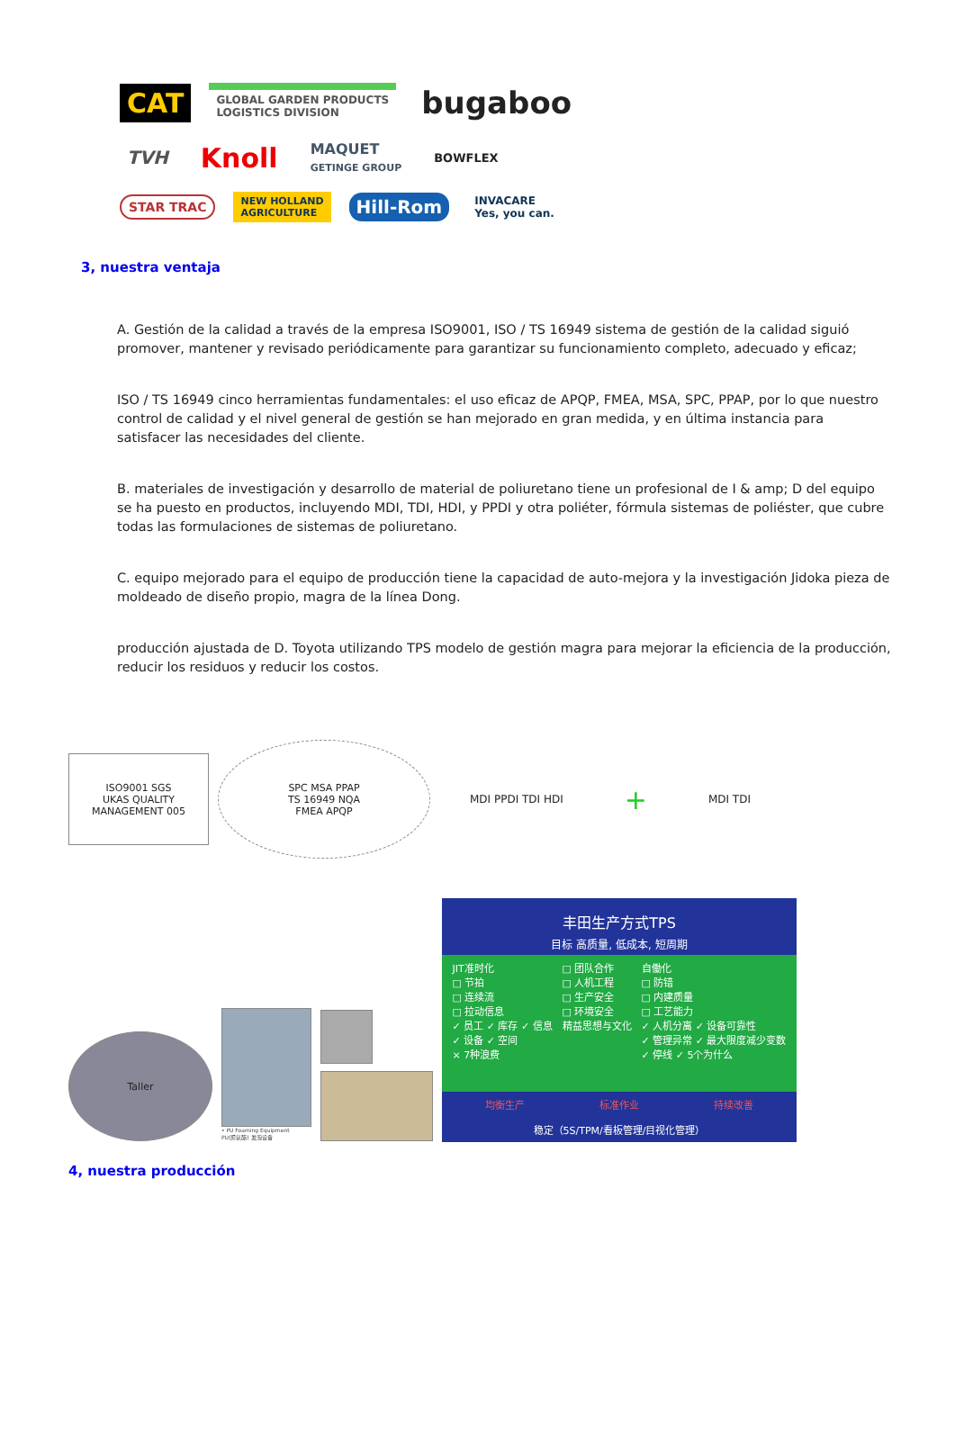CAT
GLOBAL GARDEN PRODUCTS
LOGISTICS DIVISION
bugaboo
TVH
Knoll
MAQUET
GETINGE GROUP
BOWFLEX
STAR TRAC
NEW HOLLAND
AGRICULTURE
Hill-Rom
INVACARE
Yes, you can.
3, nuestra ventaja
A. Gestión de la calidad a través de la empresa ISO9001, ISO / TS 16949 sistema de gestión de la calidad siguió promover, mantener y revisado periódicamente para garantizar su funcionamiento completo, adecuado y eficaz;
ISO / TS 16949 cinco herramientas fundamentales: el uso eficaz de APQP, FMEA, MSA, SPC, PPAP, por lo que nuestro control de calidad y el nivel general de gestión se han mejorado en gran medida, y en última instancia para satisfacer las necesidades del cliente.
B. materiales de investigación y desarrollo de material de poliuretano tiene un profesional de I & amp; D del equipo se ha puesto en productos, incluyendo MDI, TDI, HDI, y PPDI y otra poliéter, fórmula sistemas de poliéster, que cubre todas las formulaciones de sistemas de poliuretano.
C. equipo mejorado para el equipo de producción tiene la capacidad de auto-mejora y la investigación Jidoka pieza de moldeado de diseño propio, magra de la línea Dong.
producción ajustada de D. Toyota utilizando TPS modelo de gestión magra para mejorar la eficiencia de la producción, reducir los residuos y reducir los costos.
ISO9001 SGS
UKAS QUALITY MANAGEMENT 005
SPC MSA PPAP
TS 16949 NQA
FMEA APQP
MDI PPDI TDI HDI + MDI TDI
Taller
• PU Foaming Equipment
PU(聚氨酯) 发泡设备
丰田生产方式TPS
目标 高质量, 低成本, 短周期
JIT准时化
□ 节拍
□ 连续流
□ 拉动信息
✓ 员工 ✓ 库存 ✓ 信息
✓ 设备 ✓ 空间
× 7种浪费
□ 团队合作
□ 人机工程
□ 生产安全
□ 环境安全
精益思想与文化
自働化
□ 防错
□ 内建质量
□ 工艺能力
✓ 人机分离 ✓ 设备可靠性
✓ 管理异常 ✓ 最大限度减少变数
✓ 停线 ✓ 5个为什么
均衡生产 标准作业 持续改善
稳定（5S/TPM/看板管理/目视化管理）
4, nuestra producción